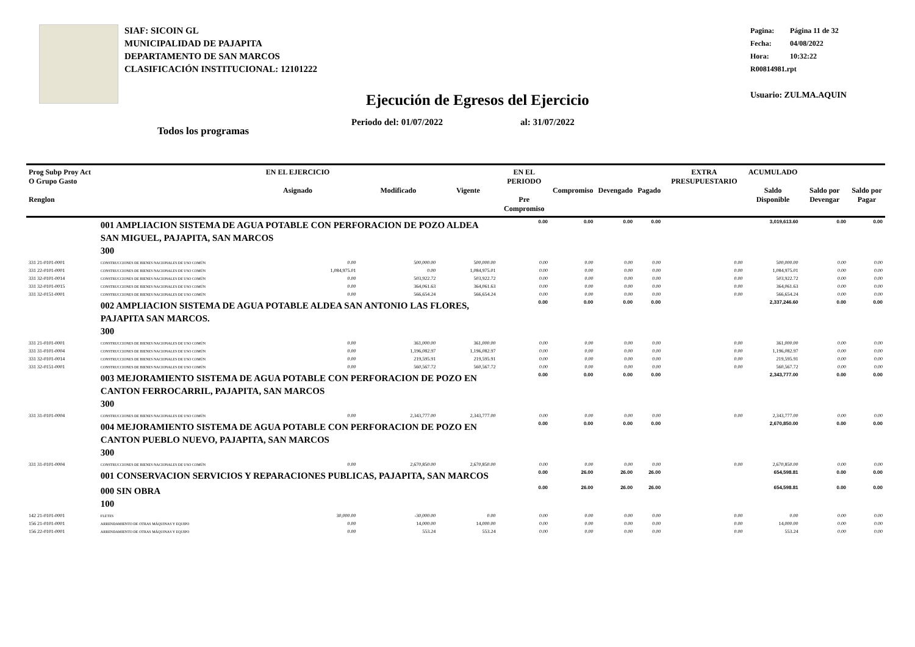SIAF: SICOIN GL
MUNICIPALIDAD DE PAJAPITA
DEPARTAMENTO DE SAN MARCOS
CLASIFICACIÓN INSTITUCIONAL: 12101222
Pagina: Página 11 de 32
Fecha: 04/08/2022
Hora: 10:32:22
R00814981.rpt
Usuario: ZULMA.AQUIN
Ejecución de Egresos del Ejercicio
Periodo del: 01/07/2022 al: 31/07/2022
Todos los programas
| Prog Subp Proy Act O Grupo Gasto Renglon | | EN EL EJERCICIO Asignado | Modificado | Vigente | EN EL PERIODO Pre Compromiso | Compromiso | Devengado | Pagado | EXTRA PRESUPUESTARIO | ACUMULADO Saldo Disponible | Saldo por Devengar | Saldo por Pagar |
| --- | --- | --- | --- | --- | --- | --- | --- | --- | --- | --- | --- | --- |
| | 001 AMPLIACION SISTEMA DE AGUA POTABLE CON PERFORACION DE POZO ALDEA SAN MIGUEL, PAJAPITA, SAN MARCOS 300 | | | | 0.00 | 0.00 | 0.00 | 0.00 | | 3,019,613.60 | 0.00 | 0.00 |
| 331 21-0101-0001 | CONSTRUCCIONES DE BIENES NACIONALES DE USO COMÚN | 0.00 | 500,000.00 | 500,000.00 | 0.00 | 0.00 | 0.00 | 0.00 | 0.00 | 500,000.00 | 0.00 | 0.00 |
| 331 22-0101-0001 | CONSTRUCCIONES DE BIENES NACIONALES DE USO COMÚN | 1,084,975.01 | 0.00 | 1,084,975.01 | 0.00 | 0.00 | 0.00 | 0.00 | 0.00 | 1,084,975.01 | 0.00 | 0.00 |
| 331 32-0101-0014 | CONSTRUCCIONES DE BIENES NACIONALES DE USO COMÚN | 0.00 | 503,922.72 | 503,922.72 | 0.00 | 0.00 | 0.00 | 0.00 | 0.00 | 503,922.72 | 0.00 | 0.00 |
| 331 32-0101-0015 | CONSTRUCCIONES DE BIENES NACIONALES DE USO COMÚN | 0.00 | 364,061.63 | 364,061.63 | 0.00 | 0.00 | 0.00 | 0.00 | 0.00 | 364,061.63 | 0.00 | 0.00 |
| 331 32-0151-0001 | CONSTRUCCIONES DE BIENES NACIONALES DE USO COMÚN | 0.00 | 566,654.24 | 566,654.24 | 0.00 | 0.00 | 0.00 | 0.00 | 0.00 | 566,654.24 | 0.00 | 0.00 |
| | 002 AMPLIACION SISTEMA DE AGUA POTABLE ALDEA SAN ANTONIO LAS FLORES, PAJAPITA SAN MARCOS. 300 | | | | 0.00 | 0.00 | 0.00 | 0.00 | | 2,337,246.60 | 0.00 | 0.00 |
| 331 21-0101-0001 | CONSTRUCCIONES DE BIENES NACIONALES DE USO COMÚN | 0.00 | 361,000.00 | 361,000.00 | 0.00 | 0.00 | 0.00 | 0.00 | 0.00 | 361,000.00 | 0.00 | 0.00 |
| 331 31-0101-0004 | CONSTRUCCIONES DE BIENES NACIONALES DE USO COMÚN | 0.00 | 1,196,082.97 | 1,196,082.97 | 0.00 | 0.00 | 0.00 | 0.00 | 0.00 | 1,196,082.97 | 0.00 | 0.00 |
| 331 32-0101-0014 | CONSTRUCCIONES DE BIENES NACIONALES DE USO COMÚN | 0.00 | 219,595.91 | 219,595.91 | 0.00 | 0.00 | 0.00 | 0.00 | 0.00 | 219,595.91 | 0.00 | 0.00 |
| 331 32-0151-0001 | CONSTRUCCIONES DE BIENES NACIONALES DE USO COMÚN | 0.00 | 560,567.72 | 560,567.72 | 0.00 | 0.00 | 0.00 | 0.00 | 0.00 | 560,567.72 | 0.00 | 0.00 |
| | 003 MEJORAMIENTO SISTEMA DE AGUA POTABLE CON PERFORACION DE POZO EN CANTON FERROCARRIL, PAJAPITA, SAN MARCOS 300 | | | | 0.00 | 0.00 | 0.00 | 0.00 | | 2,343,777.00 | 0.00 | 0.00 |
| 331 31-0101-0004 | CONSTRUCCIONES DE BIENES NACIONALES DE USO COMÚN | 0.00 | 2,343,777.00 | 2,343,777.00 | 0.00 | 0.00 | 0.00 | 0.00 | 0.00 | 2,343,777.00 | 0.00 | 0.00 |
| | 004 MEJORAMIENTO SISTEMA DE AGUA POTABLE CON PERFORACION DE POZO EN CANTON PUEBLO NUEVO, PAJAPITA, SAN MARCOS 300 | | | | 0.00 | 0.00 | 0.00 | 0.00 | | 2,670,850.00 | 0.00 | 0.00 |
| 331 31-0101-0004 | CONSTRUCCIONES DE BIENES NACIONALES DE USO COMÚN | 0.00 | 2,670,850.00 | 2,670,850.00 | 0.00 | 0.00 | 0.00 | 0.00 | 0.00 | 2,670,850.00 | 0.00 | 0.00 |
| | 001 CONSERVACION SERVICIOS Y REPARACIONES PUBLICAS, PAJAPITA, SAN MARCOS | | | | 0.00 | 26.00 | 26.00 | 26.00 | | 654,598.81 | 0.00 | 0.00 |
| | 000 SIN OBRA 100 | | | | 0.00 | 26.00 | 26.00 | 26.00 | | 654,598.81 | 0.00 | 0.00 |
| 142 21-0101-0001 | FLETES | 30,000.00 | -30,000.00 | 0.00 | 0.00 | 0.00 | 0.00 | 0.00 | 0.00 | 0.00 | 0.00 | 0.00 |
| 156 21-0101-0001 | ARRENDAMIENTO DE OTRAS MÁQUINAS Y EQUIPO | 0.00 | 14,000.00 | 14,000.00 | 0.00 | 0.00 | 0.00 | 0.00 | 0.00 | 14,000.00 | 0.00 | 0.00 |
| 156 22-0101-0001 | ARRENDAMIENTO DE OTRAS MÁQUINAS Y EQUIPO | 0.00 | 553.24 | 553.24 | 0.00 | 0.00 | 0.00 | 0.00 | 0.00 | 553.24 | 0.00 | 0.00 |